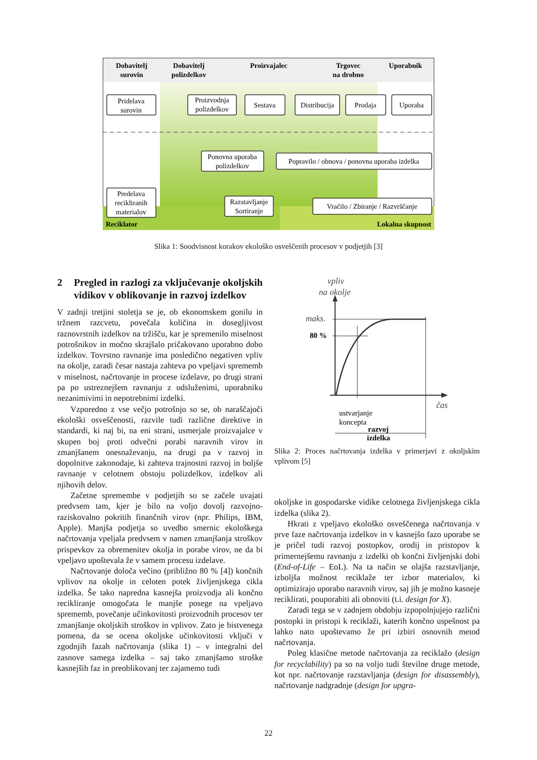Dobavitelj
surovin
Dobavitelj
polizdelkov
Proizvajalec
Trgovec
na drobno
Uporabnik
Pridelava
surovin
Proizvodnja
polizdelkov
Sestava
Distribucija
Prodaja
Uporaba
Ponovna uporaba
polizdelkov
Popravilo / obnova / ponovna uporaba izdelka
Predelava
recikliranih
materialov
Razstavljanje
Sortiranje
Vračilo / Zbiranje / Razvrščanje
Reciklator
Lokalna skupnost
Slika 1: Soodvisnost korakov ekološko osveščenih procesov v podjetjih [3]
2 Pregled in razlogi za vključevanje okoljskih vidikov v oblikovanje in razvoj izdelkov
V zadnji tretjini stoletja se je, ob ekonomskem gonilu in tržnem razcvetu, povečala količina in dosegljivost raznovrstnih izdelkov na tržišču, kar je spremenilo miselnost potrošnikov in močno skrajšalo pričakovano uporabno dobo izdelkov. Tovrstno ravnanje ima posledično negativen vpliv na okolje, zaradi česar nastaja zahteva po vpeljavi sprememb v miselnost, načrtovanje in procese izdelave, po drugi strani pa po ustreznejšem ravnanju z odsluženimi, uporabniku nezanimivimi in nepotrebnimi izdelki.
Vzporedno z vse večjo potrošnjo so se, ob naraščajoči ekološki osveščenosti, razvile tudi različne direktive in standardi, ki naj bi, na eni strani, usmerjale proizvajalce v skupen boj proti odvečni porabi naravnih virov in zmanjšanem onesnaževanju, na drugi pa v razvoj in dopolnitve zakonodaje, ki zahteva trajnostni razvoj in boljše ravnanje v celotnem obstoju polizdelkov, izdelkov ali njihovih delov.
Začetne spremembe v podjetjih so se začele uvajati predvsem tam, kjer je bilo na voljo dovolj razvojno-raziskovalno pokritih finančnih virov (npr. Philips, IBM, Apple). Manjša podjetja so uvedbo smernic ekološkega načrtovanja vpeljala predvsem v namen zmanjšanja stroškov prispevkov za obremenitev okolja in porabe virov, ne da bi vpeljavo upoštevala že v samem procesu izdelave.
Načrtovanje določa večino (približno 80 % [4]) končnih vplivov na okolje in celoten potek življenjskega cikla izdelka. Še tako napredna kasnejša proizvodja ali končno recikliranje omogočata le manjše posege na vpeljavo sprememb, povečanje učinkovitosti proizvodnih procesov ter zmanjšanje okoljskih stroškov in vplivov. Zato je bistvenega pomena, da se ocena okoljske učinkovitosti vključi v zgodnjih fazah načrtovanja (slika 1) – v integralni del zasnove samega izdelka – saj tako zmanjšamo stroške kasnejših faz in preoblikovanj ter zajamemo tudi
vpliv
na okolje
maks.
čas
80 %
ustvarjanje
koncepta
razvoj
izdelka
Slika 2: Proces načrtovanja izdelka v primerjavi z okoljskim vplivom [5]
okoljske in gospodarske vidike celotnega življenjskega cikla izdelka (slika 2).
Hkrati z vpeljavo ekološko osveščenega načrtovanja v prve faze načrtovanja izdelkov in v kasnejšo fazo uporabe se je pričel tudi razvoj postopkov, orodij in pristopov k primernejšemu ravnanju z izdelki ob končni življenjski dobi (End-of-Life – EoL). Na ta način se olajša razstavljanje, izboljša možnost reciklaže ter izbor materialov, ki optimizirajo uporabo naravnih virov, saj jih je možno kasneje reciklirati, pouporabiti ali obnoviti (t.i. design for X).
Zaradi tega se v zadnjem obdobju izpopolnjujejo različni postopki in pristopi k reciklaži, katerih končno uspešnost pa lahko nato upoštevamo že pri izbiri osnovnih metod načrtovanja.
Poleg klasične metode načrtovanja za reciklažo (design for recyclability) pa so na voljo tudi številne druge metode, kot npr. načrtovanje razstavljanja (design for disassembly), načrtovanje nadgradnje (design for upgra-
22